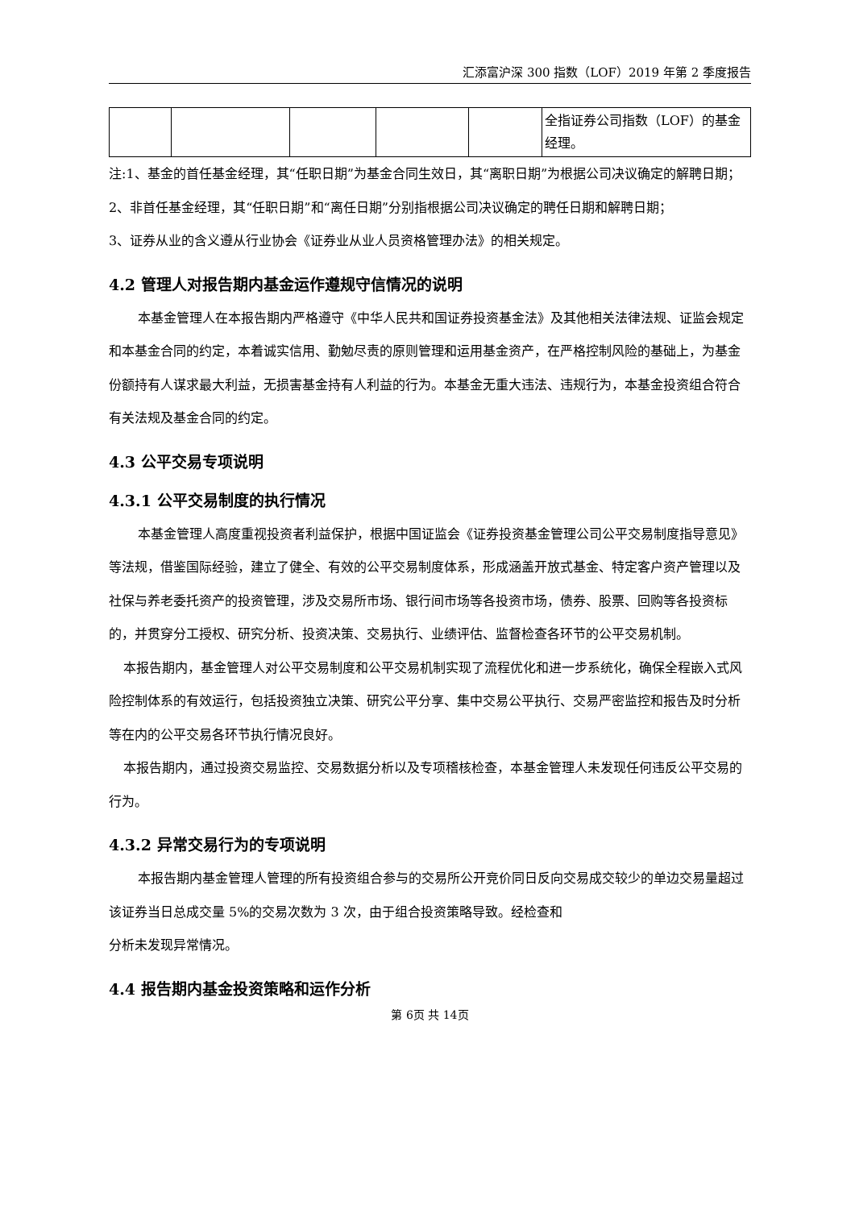汇添富沪深 300 指数（LOF）2019 年第 2 季度报告
| | | | | | 全指证券公司指数（LOF）的基金经理。 |
注:1、基金的首任基金经理，其“任职日期”为基金合同生效日，其“离职日期”为根据公司决议确定的解聘日期；
2、非首任基金经理，其“任职日期”和“离任日期”分别指根据公司决议确定的聘任日期和解聘日期；
3、证券从业的含义遵从行业协会《证券业从业人员资格管理办法》的相关规定。
4.2 管理人对报告期内基金运作遵规守信情况的说明
本基金管理人在本报告期内严格遵守《中华人民共和国证券投资基金法》及其他相关法律法规、证监会规定和本基金合同的约定，本着诚实信用、勤勉尽责的原则管理和运用基金资产，在严格控制风险的基础上，为基金份额持有人谋求最大利益，无损害基金持有人利益的行为。本基金无重大违法、违规行为，本基金投资组合符合有关法规及基金合同的约定。
4.3 公平交易专项说明
4.3.1 公平交易制度的执行情况
本基金管理人高度重视投资者利益保护，根据中国证监会《证券投资基金管理公司公平交易制度指导意见》等法规，借鉴国际经验，建立了健全、有效的公平交易制度体系，形成涵盖开放式基金、特定客户资产管理以及社保与养老委托资产的投资管理，涉及交易所市场、银行间市场等各投资市场，债券、股票、回购等各投资标的，并贯穿分工授权、研究分析、投资决策、交易执行、业绩评估、监督检查各环节的公平交易机制。
本报告期内，基金管理人对公平交易制度和公平交易机制实现了流程优化和进一步系统化，确保全程嵌入式风险控制体系的有效运行，包括投资独立决策、研究公平分享、集中交易公平执行、交易严密监控和报告及时分析等在内的公平交易各环节执行情况良好。
本报告期内，通过投资交易监控、交易数据分析以及专项稽核检查，本基金管理人未发现任何违反公平交易的行为。
4.3.2 异常交易行为的专项说明
本报告期内基金管理人管理的所有投资组合参与的交易所公开竞价同日反向交易成交较少的单边交易量超过该证券当日总成交量 5%的交易次数为 3 次，由于组合投资策略导致。经检查和
分析未发现异常情况。
4.4 报告期内基金投资策略和运作分析
第 6页 共 14页